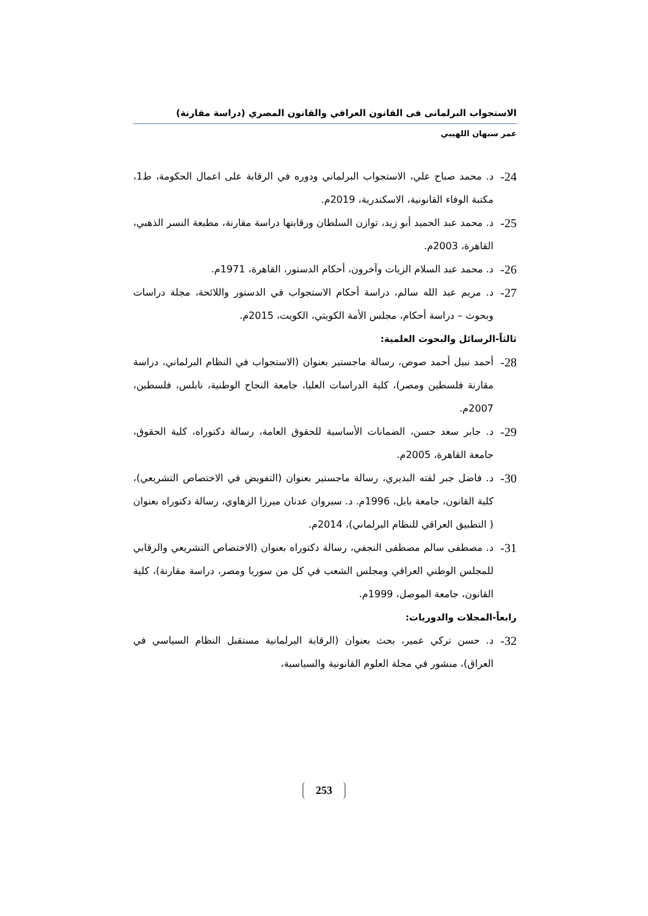الاستجواب البرلمانى فى القانون العراقي والقانون المصري (دراسة مقارنة)
عمر سبهان اللهيبي
24-
د. محمد صباح علي، الاستجواب البرلماني ودوره في الرقابة على اعمال الحكومة، ط1، مكتبة الوفاء القانونية، الاسكندرية، 2019م.
25-
د. محمد عبد الحميد أبو زيد، توازن السلطان ورقابتها دراسة مقارنة، مطبعة النسر الذهبي، القاهرة، 2003م.
26-
د. محمد عبد السلام الزيات وآخرون، أحكام الدستور، القاهرة، 1971م.
27-
د. مريم عبد الله سالم، دراسة أحكام الاستجواب في الدستور واللائحة، مجلة دراسات وبحوث – دراسة أحكام، مجلس الأمة الكويتي، الكويت، 2015م.
ثالثاً-الرسائل والبحوث العلمية:
28-
أحمد نبيل أحمد صوص، رسالة ماجستير بعنوان (الاستجواب في النظام البرلماني، دراسة مقارنة فلسطين ومصر)، كلية الدراسات العليا، جامعة النجاح الوطنية، نابلس، فلسطين، 2007م.
29-
د. جابر سعد حسن، الضمانات الأساسية للحقوق العامة، رسالة دكتوراه، كلية الحقوق، جامعة القاهرة، 2005م.
30-
د. فاضل جبر لفته البديري، رسالة ماجستير بعنوان (التفويض في الاختصاص التشريعي)، كلية القانون، جامعة بابل، 1996م. د. سيروان عدنان ميرزا الزهاوي، رسالة دكتوراه بعنوان ( التطبيق العراقي للنظام البرلماني)، 2014م.
31-
د. مصطفى سالم مصطفى النجفي، رسالة دكتوراه بعنوان (الاختصاص التشريعي والرقابي للمجلس الوطني العراقي ومجلس الشعب في كل من سوريا ومصر، دراسة مقارنة)، كلية القانون، جامعة الموصل، 1999م.
رابعاً-المجلات والدوريات:
32-
د. حسن تركي عمير، بحث بعنوان (الرقابة البرلمانية مستقبل النظام السياسي في العراق)، منشور في مجلة العلوم القانونية والسياسية،
253